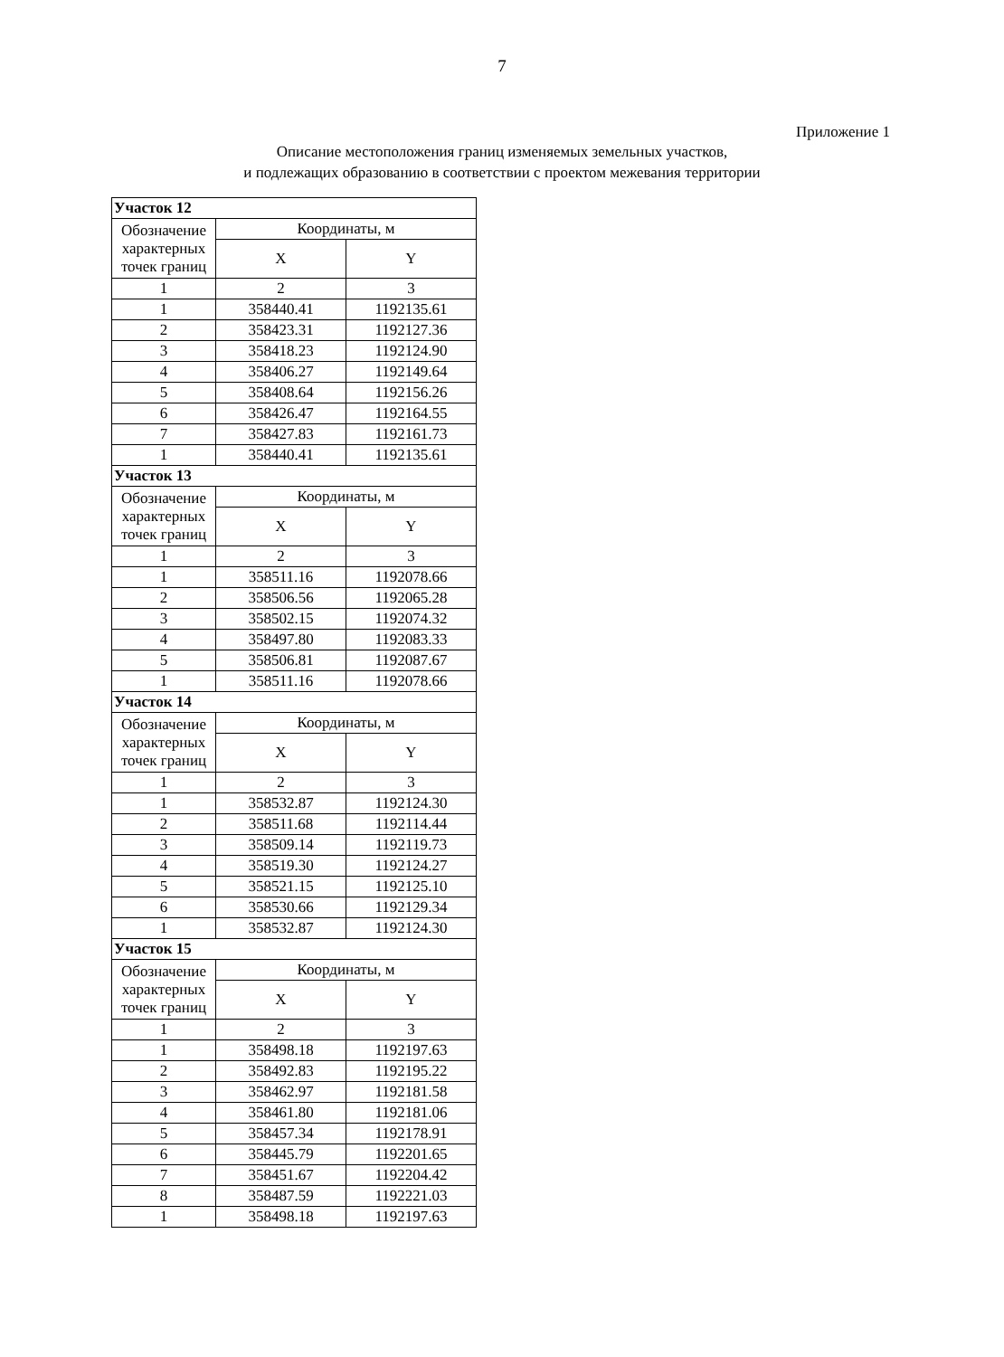7
Приложение 1
Описание местоположения границ изменяемых земельных участков,
и подлежащих образованию в соответствии с проектом межевания территории
| Участок 12 | | |
| Обозначение характерных точек границ | Координаты, м | |
| | X | Y |
| 1 | 2 | 3 |
| 1 | 358440.41 | 1192135.61 |
| 2 | 358423.31 | 1192127.36 |
| 3 | 358418.23 | 1192124.90 |
| 4 | 358406.27 | 1192149.64 |
| 5 | 358408.64 | 1192156.26 |
| 6 | 358426.47 | 1192164.55 |
| 7 | 358427.83 | 1192161.73 |
| 1 | 358440.41 | 1192135.61 |
| Участок 13 | | |
| Обозначение характерных точек границ | Координаты, м | |
| | X | Y |
| 1 | 2 | 3 |
| 1 | 358511.16 | 1192078.66 |
| 2 | 358506.56 | 1192065.28 |
| 3 | 358502.15 | 1192074.32 |
| 4 | 358497.80 | 1192083.33 |
| 5 | 358506.81 | 1192087.67 |
| 1 | 358511.16 | 1192078.66 |
| Участок 14 | | |
| Обозначение характерных точек границ | Координаты, м | |
| | X | Y |
| 1 | 2 | 3 |
| 1 | 358532.87 | 1192124.30 |
| 2 | 358511.68 | 1192114.44 |
| 3 | 358509.14 | 1192119.73 |
| 4 | 358519.30 | 1192124.27 |
| 5 | 358521.15 | 1192125.10 |
| 6 | 358530.66 | 1192129.34 |
| 1 | 358532.87 | 1192124.30 |
| Участок 15 | | |
| Обозначение характерных точек границ | Координаты, м | |
| | X | Y |
| 1 | 2 | 3 |
| 1 | 358498.18 | 1192197.63 |
| 2 | 358492.83 | 1192195.22 |
| 3 | 358462.97 | 1192181.58 |
| 4 | 358461.80 | 1192181.06 |
| 5 | 358457.34 | 1192178.91 |
| 6 | 358445.79 | 1192201.65 |
| 7 | 358451.67 | 1192204.42 |
| 8 | 358487.59 | 1192221.03 |
| 1 | 358498.18 | 1192197.63 |